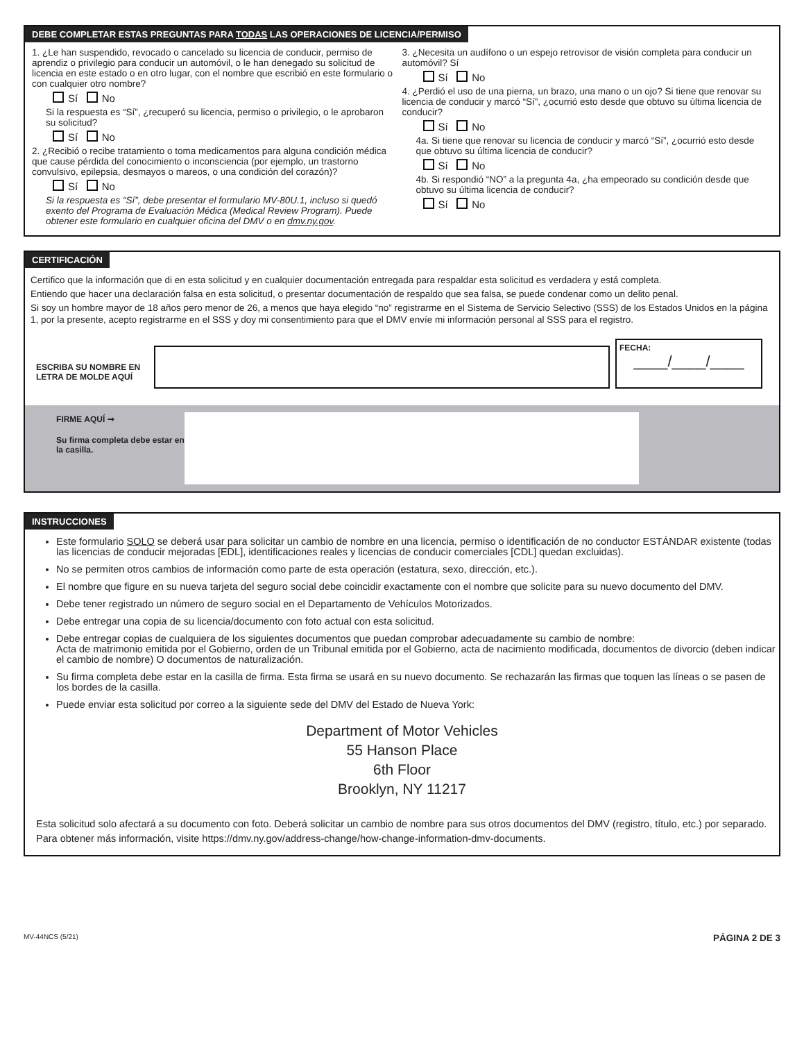DEBE COMPLETAR ESTAS PREGUNTAS PARA TODAS LAS OPERACIONES DE LICENCIA/PERMISO
1. ¿Le han suspendido, revocado o cancelado su licencia de conducir, permiso de aprendiz o privilegio para conducir un automóvil, o le han denegado su solicitud de licencia en este estado o en otro lugar, con el nombre que escribió en este formulario o con cualquier otro nombre?
Sí No
Si la respuesta es “Sí”, ¿recuperó su licencia, permiso o privilegio, o le aprobaron su solicitud?
Sí No
2. ¿Recibió o recibe tratamiento o toma medicamentos para alguna condición médica que cause pérdida del conocimiento o inconsciencia (por ejemplo, un trastorno convulsivo, epilepsia, desmayos o mareos, o una condición del corazón)?
Sí No
Si la respuesta es “Sí”, debe presentar el formulario MV-80U.1, incluso si quedó exento del Programa de Evaluación Médica (Medical Review Program). Puede obtener este formulario en cualquier oficina del DMV o en dmv.ny.gov.
3. ¿Necesita un audífono o un espejo retrovisor de visión completa para conducir un automóvil? Sí
Sí No
4. ¿Perdió el uso de una pierna, un brazo, una mano o un ojo? Si tiene que renovar su licencia de conducir y marcó “Sí”, ¿ocurrió esto desde que obtuvo su última licencia de conducir?
Sí No
4a. Si tiene que renovar su licencia de conducir y marcó “Sí”, ¿ocurrió esto desde que obtuvo su última licencia de conducir?
Sí No
4b. Si respondió “NO” a la pregunta 4a, ¿ha empeorado su condición desde que obtuvo su última licencia de conducir?
Sí No
CERTIFICACIÓN
Certifico que la información que di en esta solicitud y en cualquier documentación entregada para respaldar esta solicitud es verdadera y está completa.
Entiendo que hacer una declaración falsa en esta solicitud, o presentar documentación de respaldo que sea falsa, se puede condenar como un delito penal.
Si soy un hombre mayor de 18 años pero menor de 26, a menos que haya elegido “no” registrarme en el Sistema de Servicio Selectivo (SSS) de los Estados Unidos en la página 1, por la presente, acepto registrarme en el SSS y doy mi consentimiento para que el DMV envíe mi información personal al SSS para el registro.
ESCRIBA SU NOMBRE EN LETRA DE MOLDE AQUÍ
FECHA:
____/____/____
FIRME AQUÍ ➞
Su firma completa debe estar en la casilla.
INSTRUCCIONES
Este formulario SOLO se deberá usar para solicitar un cambio de nombre en una licencia, permiso o identificación de no conductor ESTÁNDAR existente (todas las licencias de conducir mejoradas [EDL], identificaciones reales y licencias de conducir comerciales [CDL] quedan excluidas).
No se permiten otros cambios de información como parte de esta operación (estatura, sexo, dirección, etc.).
El nombre que figure en su nueva tarjeta del seguro social debe coincidir exactamente con el nombre que solicite para su nuevo documento del DMV.
Debe tener registrado un número de seguro social en el Departamento de Vehículos Motorizados.
Debe entregar una copia de su licencia/documento con foto actual con esta solicitud.
Debe entregar copias de cualquiera de los siguientes documentos que puedan comprobar adecuadamente su cambio de nombre:
Acta de matrimonio emitida por el Gobierno, orden de un Tribunal emitida por el Gobierno, acta de nacimiento modificada, documentos de divorcio (deben indicar el cambio de nombre) O documentos de naturalización.
Su firma completa debe estar en la casilla de firma. Esta firma se usará en su nuevo documento. Se rechazarán las firmas que toquen las líneas o se pasen de los bordes de la casilla.
Puede enviar esta solicitud por correo a la siguiente sede del DMV del Estado de Nueva York:
Department of Motor Vehicles
55 Hanson Place
6th Floor
Brooklyn, NY 11217
Esta solicitud solo afectará a su documento con foto. Deberá solicitar un cambio de nombre para sus otros documentos del DMV (registro, título, etc.) por separado. Para obtener más información, visite https://dmv.ny.gov/address-change/how-change-information-dmv-documents.
MV-44NCS (5/21) PÁGINA 2 DE 3